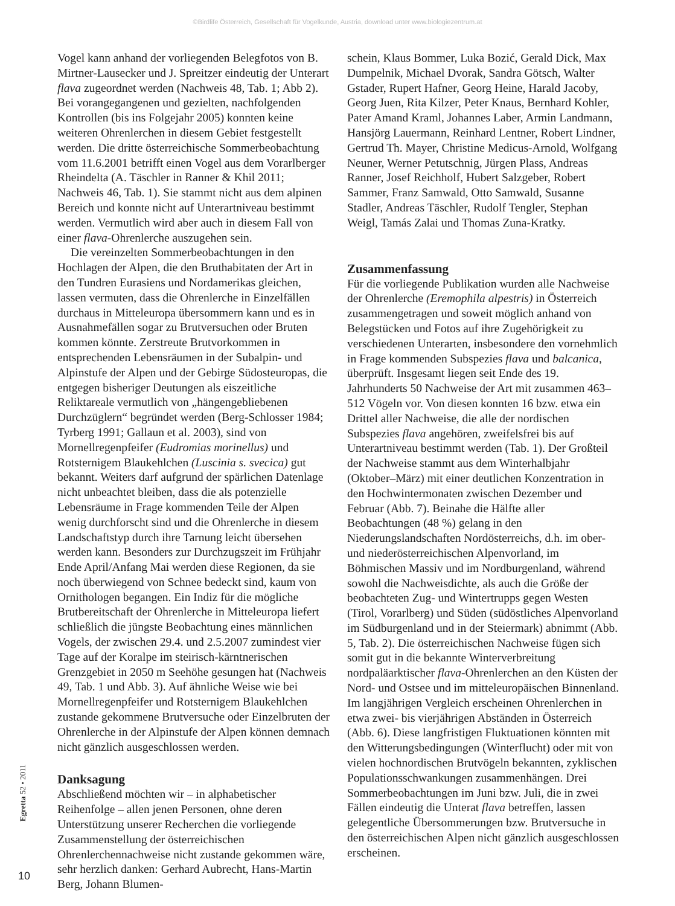©Birdlife Österreich, Gesellschaft für Vogelkunde, Austria, download unter www.biologiezentrum.at
Vogel kann anhand der vorliegenden Belegfotos von B. Mirtner-Lausecker und J. Spreitzer eindeutig der Unterart flava zugeordnet werden (Nachweis 48, Tab. 1; Abb 2). Bei vorangegangenen und gezielten, nachfolgenden Kontrollen (bis ins Folgejahr 2005) konnten keine weiteren Ohrenlerchen in diesem Gebiet festgestellt werden. Die dritte österreichische Sommerbeobachtung vom 11.6.2001 betrifft einen Vogel aus dem Vorarlberger Rheindelta (A. Täschler in Ranner & Khil 2011; Nachweis 46, Tab. 1). Sie stammt nicht aus dem alpinen Bereich und konnte nicht auf Unterartniveau bestimmt werden. Vermutlich wird aber auch in diesem Fall von einer flava-Ohrenlerche auszugehen sein.
Die vereinzelten Sommerbeobachtungen in den Hochlagen der Alpen, die den Bruthabitaten der Art in den Tundren Eurasiens und Nordamerikas gleichen, lassen vermuten, dass die Ohrenlerche in Einzelfällen durchaus in Mitteleuropa übersommern kann und es in Ausnahmefällen sogar zu Brutversuchen oder Bruten kommen könnte. Zerstreute Brutvorkommen in entsprechenden Lebensräumen in der Subalpin- und Alpinstufe der Alpen und der Gebirge Südosteuropas, die entgegen bisheriger Deutungen als eiszeitliche Reliktareale vermutlich von „hängengebliebenen Durchzüglern“ begründet werden (Berg-Schlosser 1984; Tyrberg 1991; Gallaun et al. 2003), sind von Mornellregenpfeifer (Eudromias morinellus) und Rotsternigem Blaukehlchen (Luscinia s. svecica) gut bekannt. Weiters darf aufgrund der spärlichen Datenlage nicht unbeachtet bleiben, dass die als potenzielle Lebensräume in Frage kommenden Teile der Alpen wenig durchforscht sind und die Ohrenlerche in diesem Landschaftstyp durch ihre Tarnung leicht übersehen werden kann. Besonders zur Durchzugszeit im Frühjahr Ende April/Anfang Mai werden diese Regionen, da sie noch überwiegend von Schnee bedeckt sind, kaum von Ornithologen begangen. Ein Indiz für die mögliche Brutbereitschaft der Ohrenlerche in Mitteleuropa liefert schließlich die jüngste Beobachtung eines männlichen Vogels, der zwischen 29.4. und 2.5.2007 zumindest vier Tage auf der Koralpe im steirisch-kärntnerischen Grenzgebiet in 2050 m Seehöhe gesungen hat (Nachweis 49, Tab. 1 und Abb. 3). Auf ähnliche Weise wie bei Mornellregenpfeifer und Rotsternigem Blaukehlchen zustande gekommene Brutversuche oder Einzelbruten der Ohrenlerche in der Alpinstufe der Alpen können demnach nicht gänzlich ausgeschlossen werden.
Danksagung
Abschließend möchten wir – in alphabetischer Reihenfolge – allen jenen Personen, ohne deren Unterstützung unserer Recherchen die vorliegende Zusammenstellung der österreichischen Ohrenlerchennachweise nicht zustande gekommen wäre, sehr herzlich danken: Gerhard Aubrecht, Hans-Martin Berg, Johann Blumen-
schein, Klaus Bommer, Luka Bozić, Gerald Dick, Max Dumpelnik, Michael Dvorak, Sandra Götsch, Walter Gstader, Rupert Hafner, Georg Heine, Harald Jacoby, Georg Juen, Rita Kilzer, Peter Knaus, Bernhard Kohler, Pater Amand Kraml, Johannes Laber, Armin Landmann, Hansjörg Lauermann, Reinhard Lentner, Robert Lindner, Gertrud Th. Mayer, Christine Medicus-Arnold, Wolfgang Neuner, Werner Petutschnig, Jürgen Plass, Andreas Ranner, Josef Reichholf, Hubert Salzgeber, Robert Sammer, Franz Samwald, Otto Samwald, Susanne Stadler, Andreas Täschler, Rudolf Tengler, Stephan Weigl, Tamás Zalai und Thomas Zuna-Kratky.
Zusammenfassung
Für die vorliegende Publikation wurden alle Nachweise der Ohrenlerche (Eremophila alpestris) in Österreich zusammengetragen und soweit möglich anhand von Belegstücken und Fotos auf ihre Zugehörigkeit zu verschiedenen Unterarten, insbesondere den vornehmlich in Frage kommenden Subspezies flava und balcanica, überprüft. Insgesamt liegen seit Ende des 19. Jahrhunderts 50 Nachweise der Art mit zusammen 463–512 Vögeln vor. Von diesen konnten 16 bzw. etwa ein Drittel aller Nachweise, die alle der nordischen Subspezies flava angehören, zweifelsfrei bis auf Unterartniveau bestimmt werden (Tab. 1). Der Großteil der Nachweise stammt aus dem Winterhalbjahr (Oktober–März) mit einer deutlichen Konzentration in den Hochwintermonaten zwischen Dezember und Februar (Abb. 7). Beinahe die Hälfte aller Beobachtungen (48 %) gelang in den Niederungslandschaften Nordösterreichs, d.h. im ober- und niederösterreichischen Alpenvorland, im Böhmischen Massiv und im Nordburgenland, während sowohl die Nachweisdichte, als auch die Größe der beobachteten Zug- und Wintertrupps gegen Westen (Tirol, Vorarlberg) und Süden (südöstliches Alpenvorland im Südburgenland und in der Steiermark) abnimmt (Abb. 5, Tab. 2). Die österreichischen Nachweise fügen sich somit gut in die bekannte Winterverbreitung nordpaläarktischer flava-Ohrenlerchen an den Küsten der Nord- und Ostsee und im mitteleuropäischen Binnenland. Im langjährigen Vergleich erscheinen Ohrenlerchen in etwa zwei- bis vierjährigen Abständen in Österreich (Abb. 6). Diese langfristigen Fluktuationen könnten mit den Witterungsbedingungen (Winterflucht) oder mit von vielen hochnordischen Brutvögeln bekannten, zyklischen Populationsschwankungen zusammenhängen. Drei Sommerbeobachtungen im Juni bzw. Juli, die in zwei Fällen eindeutig die Unterat flava betreffen, lassen gelegentliche Übersommerungen bzw. Brutversuche in den österreichischen Alpen nicht gänzlich ausgeschlossen erscheinen.
Egretta 52 • 2011
10